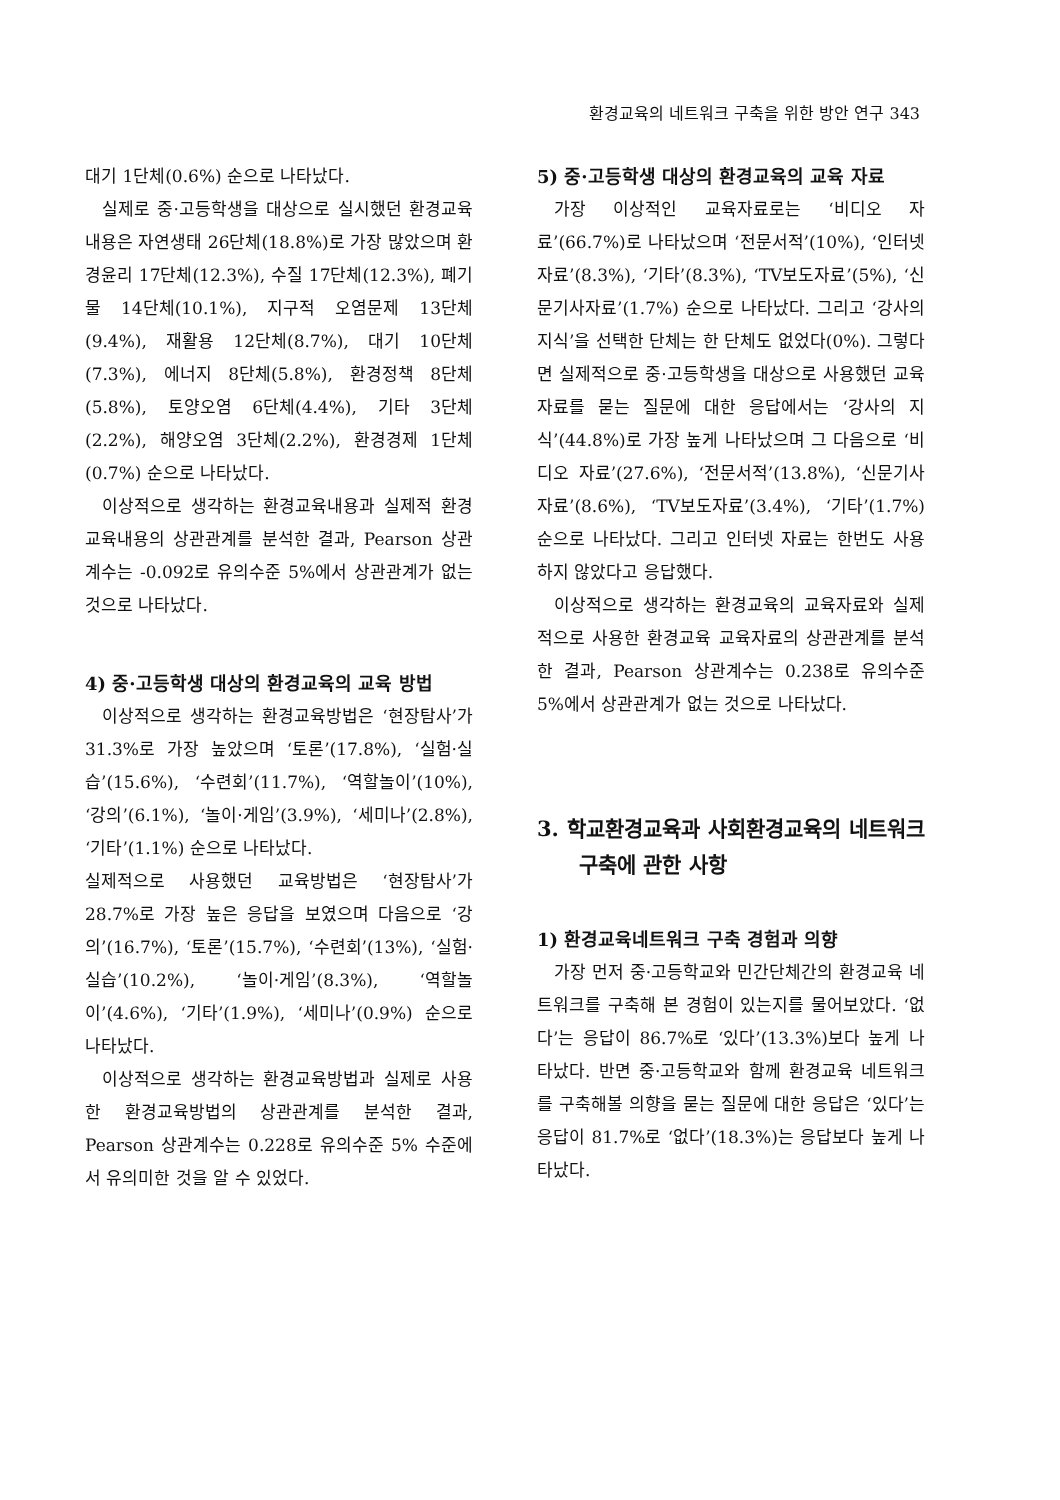환경교육의 네트워크 구축을 위한 방안 연구 343
대기 1단체(0.6%) 순으로 나타났다.
실제로 중·고등학생을 대상으로 실시했던 환경교육내용은 자연생태 26단체(18.8%)로 가장 많았으며 환경윤리 17단체(12.3%), 수질 17단체(12.3%), 폐기물 14단체(10.1%), 지구적 오염문제 13단체(9.4%), 재활용 12단체(8.7%), 대기 10단체(7.3%), 에너지 8단체(5.8%), 환경정책 8단체(5.8%), 토양오염 6단체(4.4%), 기타 3단체(2.2%), 해양오염 3단체(2.2%), 환경경제 1단체(0.7%) 순으로 나타났다.
이상적으로 생각하는 환경교육내용과 실제적 환경교육내용의 상관관계를 분석한 결과, Pearson 상관계수는 -0.092로 유의수준 5%에서 상관관계가 없는 것으로 나타났다.
4) 중·고등학생 대상의 환경교육의 교육 방법
이상적으로 생각하는 환경교육방법은 ‘현장탐사’가 31.3%로 가장 높았으며 ‘토론’(17.8%), ‘실험·실습’(15.6%), ‘수련회’(11.7%), ‘역할놀이’(10%), ‘강의’(6.1%), ‘놀이·게임’(3.9%), ‘세미나’(2.8%), ‘기타’(1.1%) 순으로 나타났다.
실제적으로 사용했던 교육방법은 ‘현장탐사’가 28.7%로 가장 높은 응답을 보였으며 다음으로 ‘강의’(16.7%), ‘토론’(15.7%), ‘수련회’(13%), ‘실험·실습’(10.2%), ‘놀이·게임’(8.3%), ‘역할놀이’(4.6%), ‘기타’(1.9%), ‘세미나’(0.9%) 순으로 나타났다.
이상적으로 생각하는 환경교육방법과 실제로 사용한 환경교육방법의 상관관계를 분석한 결과, Pearson 상관계수는 0.228로 유의수준 5% 수준에서 유의미한 것을 알 수 있었다.
5) 중·고등학생 대상의 환경교육의 교육 자료
가장 이상적인 교육자료로는 ‘비디오 자료’(66.7%)로 나타났으며 ‘전문서적’(10%), ‘인터넷 자료’(8.3%), ‘기타’(8.3%), ‘TV보도자료’(5%), ‘신문기사자료’(1.7%) 순으로 나타났다. 그리고 ‘강사의 지식’을 선택한 단체는 한 단체도 없었다(0%). 그렇다면 실제적으로 중·고등학생을 대상으로 사용했던 교육자료를 묻는 질문에 대한 응답에서는 ‘강사의 지식’(44.8%)로 가장 높게 나타났으며 그 다음으로 ‘비디오 자료’(27.6%), ‘전문서적’(13.8%), ‘신문기사자료’(8.6%), ‘TV보도자료’(3.4%), ‘기타’(1.7%) 순으로 나타났다. 그리고 인터넷 자료는 한번도 사용하지 않았다고 응답했다.
이상적으로 생각하는 환경교육의 교육자료와 실제적으로 사용한 환경교육 교육자료의 상관관계를 분석한 결과, Pearson 상관계수는 0.238로 유의수준 5%에서 상관관계가 없는 것으로 나타났다.
3. 학교환경교육과 사회환경교육의 네트워크 구축에 관한 사항
1) 환경교육네트워크 구축 경험과 의향
가장 먼저 중·고등학교와 민간단체간의 환경교육 네트워크를 구축해 본 경험이 있는지를 물어보았다. ‘없다’는 응답이 86.7%로 ‘있다’(13.3%)보다 높게 나타났다. 반면 중·고등학교와 함께 환경교육 네트워크를 구축해볼 의향을 묻는 질문에 대한 응답은 ‘있다’는 응답이 81.7%로 ‘없다’(18.3%)는 응답보다 높게 나타났다.